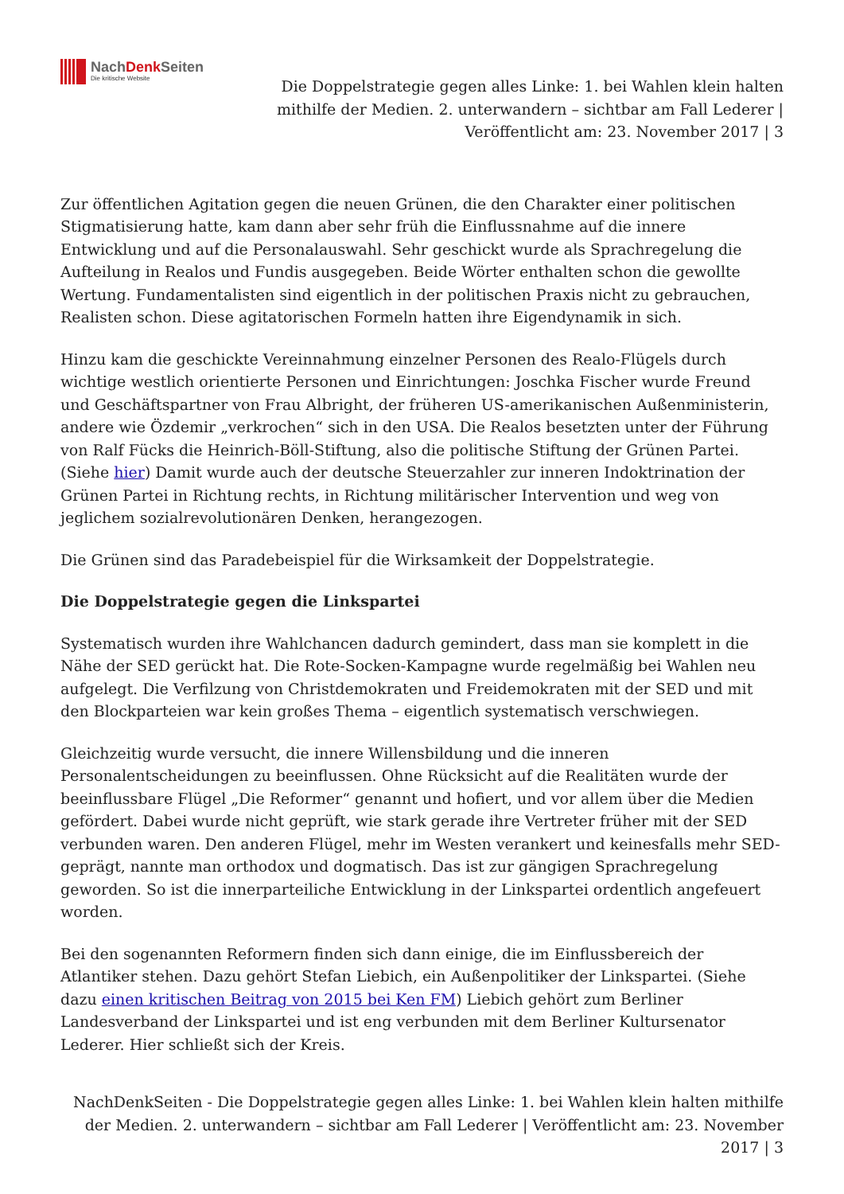NachDenk Seiten
Die kritische Website
Die Doppelstrategie gegen alles Linke: 1. bei Wahlen klein halten mithilfe der Medien. 2. unterwandern – sichtbar am Fall Lederer | Veröffentlicht am: 23. November 2017 | 3
Zur öffentlichen Agitation gegen die neuen Grünen, die den Charakter einer politischen Stigmatisierung hatte, kam dann aber sehr früh die Einflussnahme auf die innere Entwicklung und auf die Personalauswahl. Sehr geschickt wurde als Sprachregelung die Aufteilung in Realos und Fundis ausgegeben. Beide Wörter enthalten schon die gewollte Wertung. Fundamentalisten sind eigentlich in der politischen Praxis nicht zu gebrauchen, Realisten schon. Diese agitatorischen Formeln hatten ihre Eigendynamik in sich.
Hinzu kam die geschickte Vereinnahmung einzelner Personen des Realo-Flügels durch wichtige westlich orientierte Personen und Einrichtungen: Joschka Fischer wurde Freund und Geschäftspartner von Frau Albright, der früheren US-amerikanischen Außenministerin, andere wie Özdemir „verkrochen“ sich in den USA. Die Realos besetzten unter der Führung von Ralf Fücks die Heinrich-Böll-Stiftung, also die politische Stiftung der Grünen Partei. (Siehe hier) Damit wurde auch der deutsche Steuerzahler zur inneren Indoktrination der Grünen Partei in Richtung rechts, in Richtung militärischer Intervention und weg von jeglichem sozialrevolutionären Denken, herangezogen.
Die Grünen sind das Paradebeispiel für die Wirksamkeit der Doppelstrategie.
Die Doppelstrategie gegen die Linkspartei
Systematisch wurden ihre Wahlchancen dadurch gemindert, dass man sie komplett in die Nähe der SED gerückt hat. Die Rote-Socken-Kampagne wurde regelmäßig bei Wahlen neu aufgelegt. Die Verfilzung von Christdemokraten und Freidemokraten mit der SED und mit den Blockparteien war kein großes Thema – eigentlich systematisch verschwiegen.
Gleichzeitig wurde versucht, die innere Willensbildung und die inneren Personalentscheidungen zu beeinflussen. Ohne Rücksicht auf die Realitäten wurde der beeinflussbare Flügel „Die Reformer“ genannt und hofiert, und vor allem über die Medien gefördert. Dabei wurde nicht geprüft, wie stark gerade ihre Vertreter früher mit der SED verbunden waren. Den anderen Flügel, mehr im Westen verankert und keinesfalls mehr SED-geprägt, nannte man orthodox und dogmatisch. Das ist zur gängigen Sprachregelung geworden. So ist die innerparteiliche Entwicklung in der Linkspartei ordentlich angefeuert worden.
Bei den sogenannten Reformern finden sich dann einige, die im Einflussbereich der Atlantiker stehen. Dazu gehört Stefan Liebich, ein Außenpolitiker der Linkspartei. (Siehe dazu einen kritischen Beitrag von 2015 bei Ken FM) Liebich gehört zum Berliner Landesverband der Linkspartei und ist eng verbunden mit dem Berliner Kultursenator Lederer. Hier schließt sich der Kreis.
NachDenkSeiten - Die Doppelstrategie gegen alles Linke: 1. bei Wahlen klein halten mithilfe der Medien. 2. unterwandern – sichtbar am Fall Lederer | Veröffentlicht am: 23. November 2017 | 3